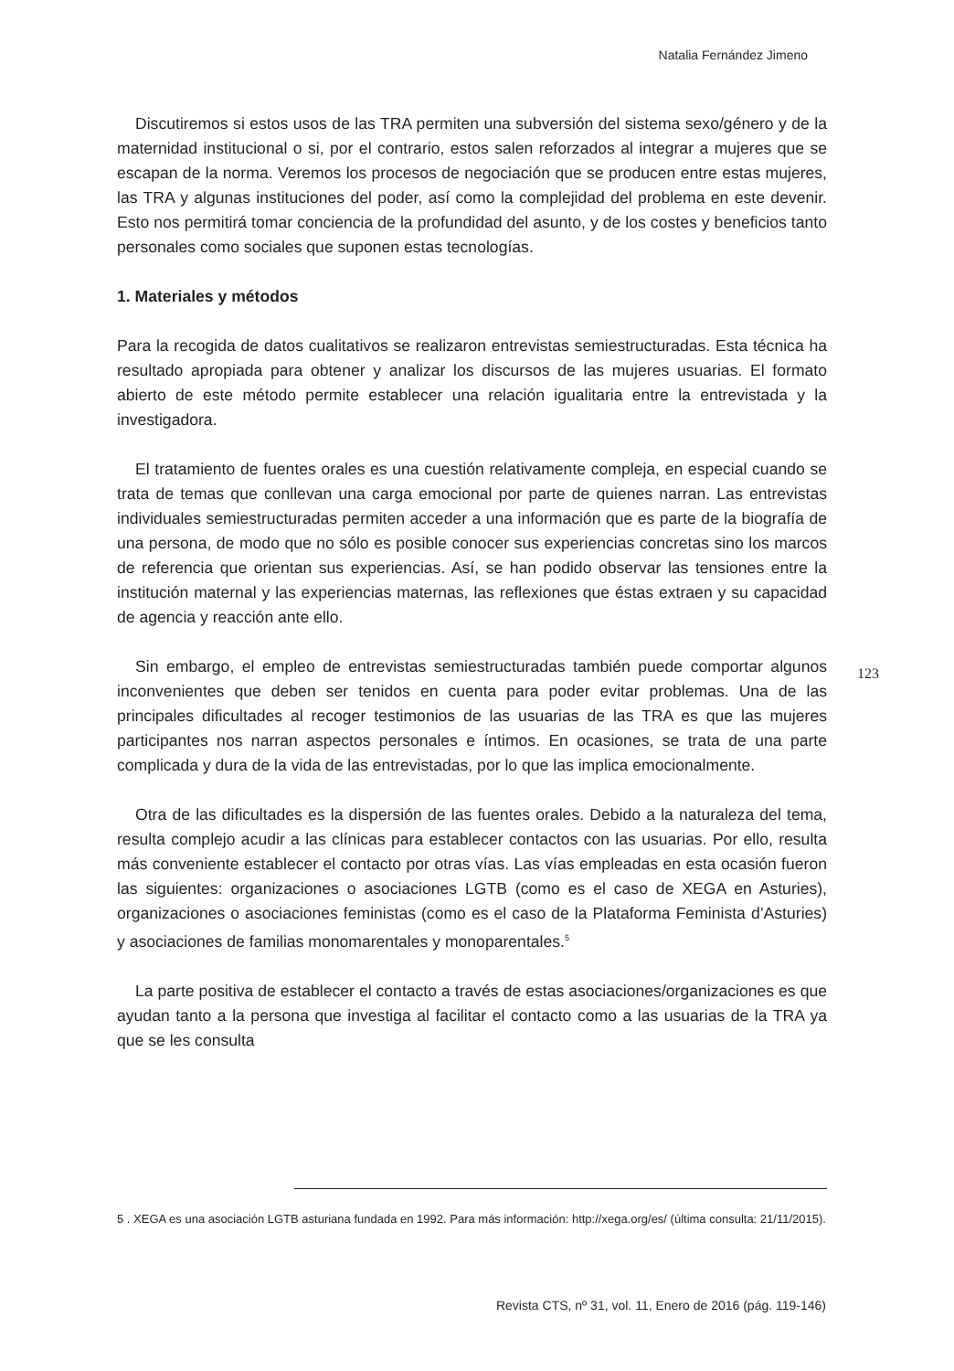Natalia Fernández Jimeno
Discutiremos si estos usos de las TRA permiten una subversión del sistema sexo/género y de la maternidad institucional o si, por el contrario, estos salen reforzados al integrar a mujeres que se escapan de la norma. Veremos los procesos de negociación que se producen entre estas mujeres, las TRA y algunas instituciones del poder, así como la complejidad del problema en este devenir. Esto nos permitirá tomar conciencia de la profundidad del asunto, y de los costes y beneficios tanto personales como sociales que suponen estas tecnologías.
1. Materiales y métodos
Para la recogida de datos cualitativos se realizaron entrevistas semiestructuradas. Esta técnica ha resultado apropiada para obtener y analizar los discursos de las mujeres usuarias. El formato abierto de este método permite establecer una relación igualitaria entre la entrevistada y la investigadora.
El tratamiento de fuentes orales es una cuestión relativamente compleja, en especial cuando se trata de temas que conllevan una carga emocional por parte de quienes narran. Las entrevistas individuales semiestructuradas permiten acceder a una información que es parte de la biografía de una persona, de modo que no sólo es posible conocer sus experiencias concretas sino los marcos de referencia que orientan sus experiencias. Así, se han podido observar las tensiones entre la institución maternal y las experiencias maternas, las reflexiones que éstas extraen y su capacidad de agencia y reacción ante ello.
Sin embargo, el empleo de entrevistas semiestructuradas también puede comportar algunos inconvenientes que deben ser tenidos en cuenta para poder evitar problemas. Una de las principales dificultades al recoger testimonios de las usuarias de las TRA es que las mujeres participantes nos narran aspectos personales e íntimos. En ocasiones, se trata de una parte complicada y dura de la vida de las entrevistadas, por lo que las implica emocionalmente.
Otra de las dificultades es la dispersión de las fuentes orales. Debido a la naturaleza del tema, resulta complejo acudir a las clínicas para establecer contactos con las usuarias. Por ello, resulta más conveniente establecer el contacto por otras vías. Las vías empleadas en esta ocasión fueron las siguientes: organizaciones o asociaciones LGTB (como es el caso de XEGA en Asturies), organizaciones o asociaciones feministas (como es el caso de la Plataforma Feminista d’Asturies) y asociaciones de familias monomarentales y monoparentales.<sup>5</sup>
La parte positiva de establecer el contacto a través de estas asociaciones/organizaciones es que ayudan tanto a la persona que investiga al facilitar el contacto como a las usuarias de la TRA ya que se les consulta
123
5 . XEGA es una asociación LGTB asturiana fundada en 1992. Para más información: http://xega.org/es/ (última consulta: 21/11/2015).
Revista CTS, nº 31, vol. 11, Enero de 2016 (pág. 119-146)